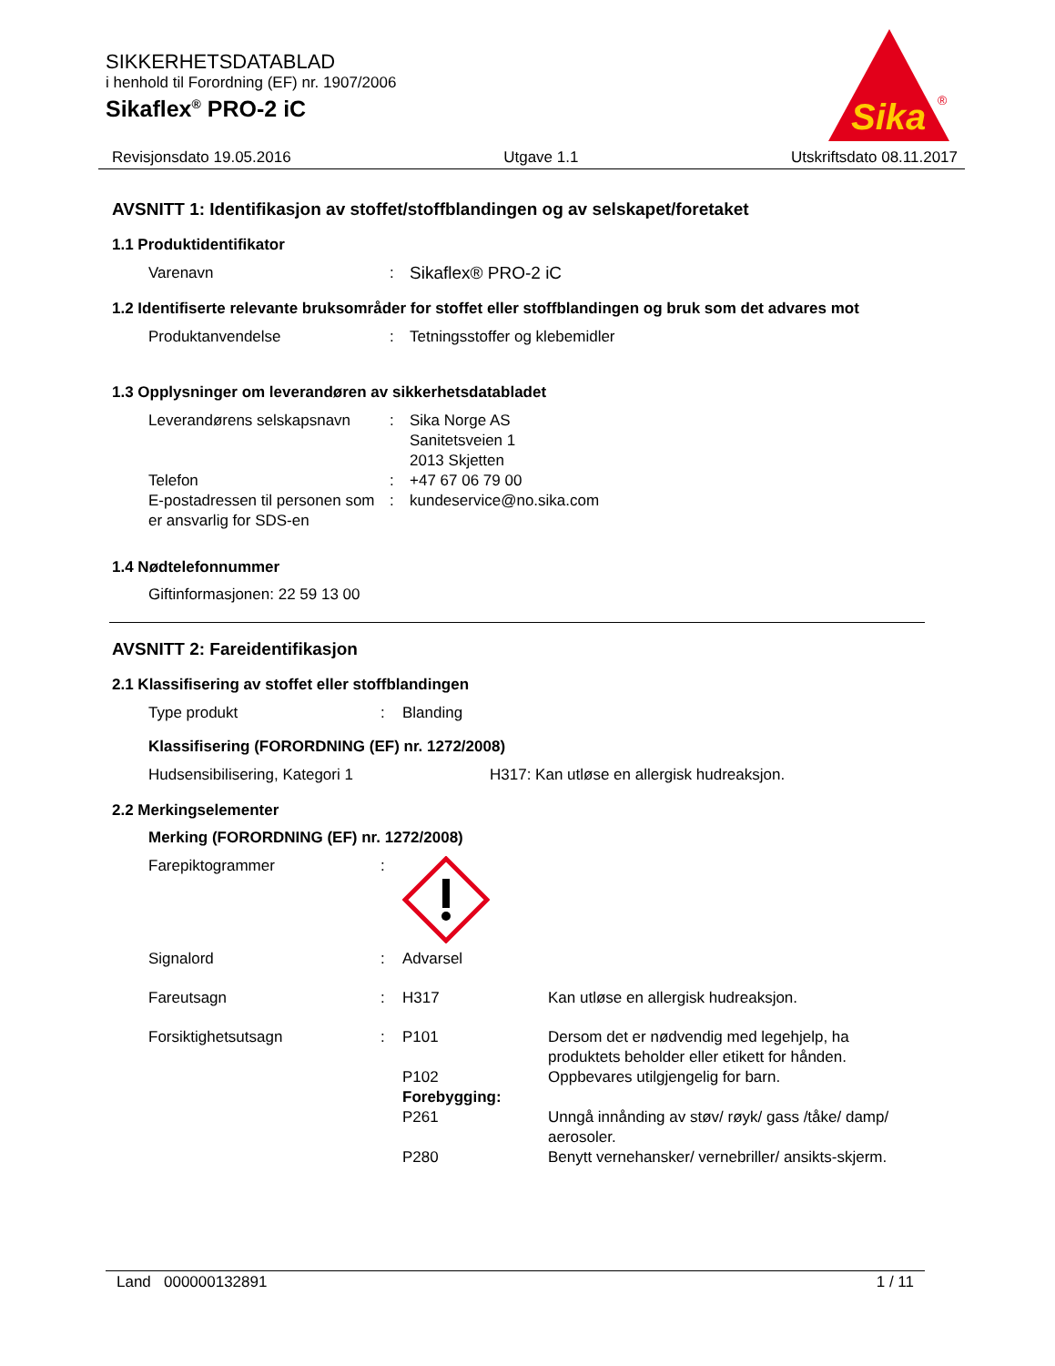SIKKERHETSDATABLAD
i henhold til Forordning (EF) nr. 1907/2006
Sikaflex<sup>®</sup> PRO-2 iC
Sika
®
Revisjonsdato 19.05.2016 Utgave 1.1 Utskriftsdato 08.11.2017
AVSNITT 1: Identifikasjon av stoffet/stoffblandingen og av selskapet/foretaket
1.1 Produktidentifikator
| Varenavn | : | Sikaflex® PRO-2 iC |
1.2 Identifiserte relevante bruksområder for stoffet eller stoffblandingen og bruk som det advares mot
| Produktanvendelse | : | Tetningsstoffer og klebemidler |
1.3 Opplysninger om leverandøren av sikkerhetsdatabladet
| Leverandørens selskapsnavn | : | Sika Norge AS Sanitetsveien 1 2013 Skjetten |
| Telefon | : | +47 67 06 79 00 |
| E-postadressen til personen som er ansvarlig for SDS-en | : | kundeservice@no.sika.com |
1.4 Nødtelefonnummer
Giftinformasjonen: 22 59 13 00
AVSNITT 2: Fareidentifikasjon
2.1 Klassifisering av stoffet eller stoffblandingen
| Type produkt | : | Blanding |
Klassifisering (FORORDNING (EF) nr. 1272/2008)
| Hudsensibilisering, Kategori 1 | H317: Kan utløse en allergisk hudreaksjon. |
2.2 Merkingselementer
Merking (FORORDNING (EF) nr. 1272/2008)
| Farepiktogrammer | : | | |
| Signalord | : | Advarsel | |
| Fareutsagn | : | H317 | Kan utløse en allergisk hudreaksjon. |
| Forsiktighetsutsagn | : | P101 | Dersom det er nødvendig med legehjelp, ha produktets beholder eller etikett for hånden. |
| | | P102 | Oppbevares utilgjengelig for barn. |
| | | Forebygging: | |
| | | P261 | Unngå innånding av støv/ røyk/ gass /tåke/ damp/ aerosoler. |
| | | P280 | Benytt vernehansker/ vernebriller/ ansikts-skjerm. |
Land 000000132891 1 / 11